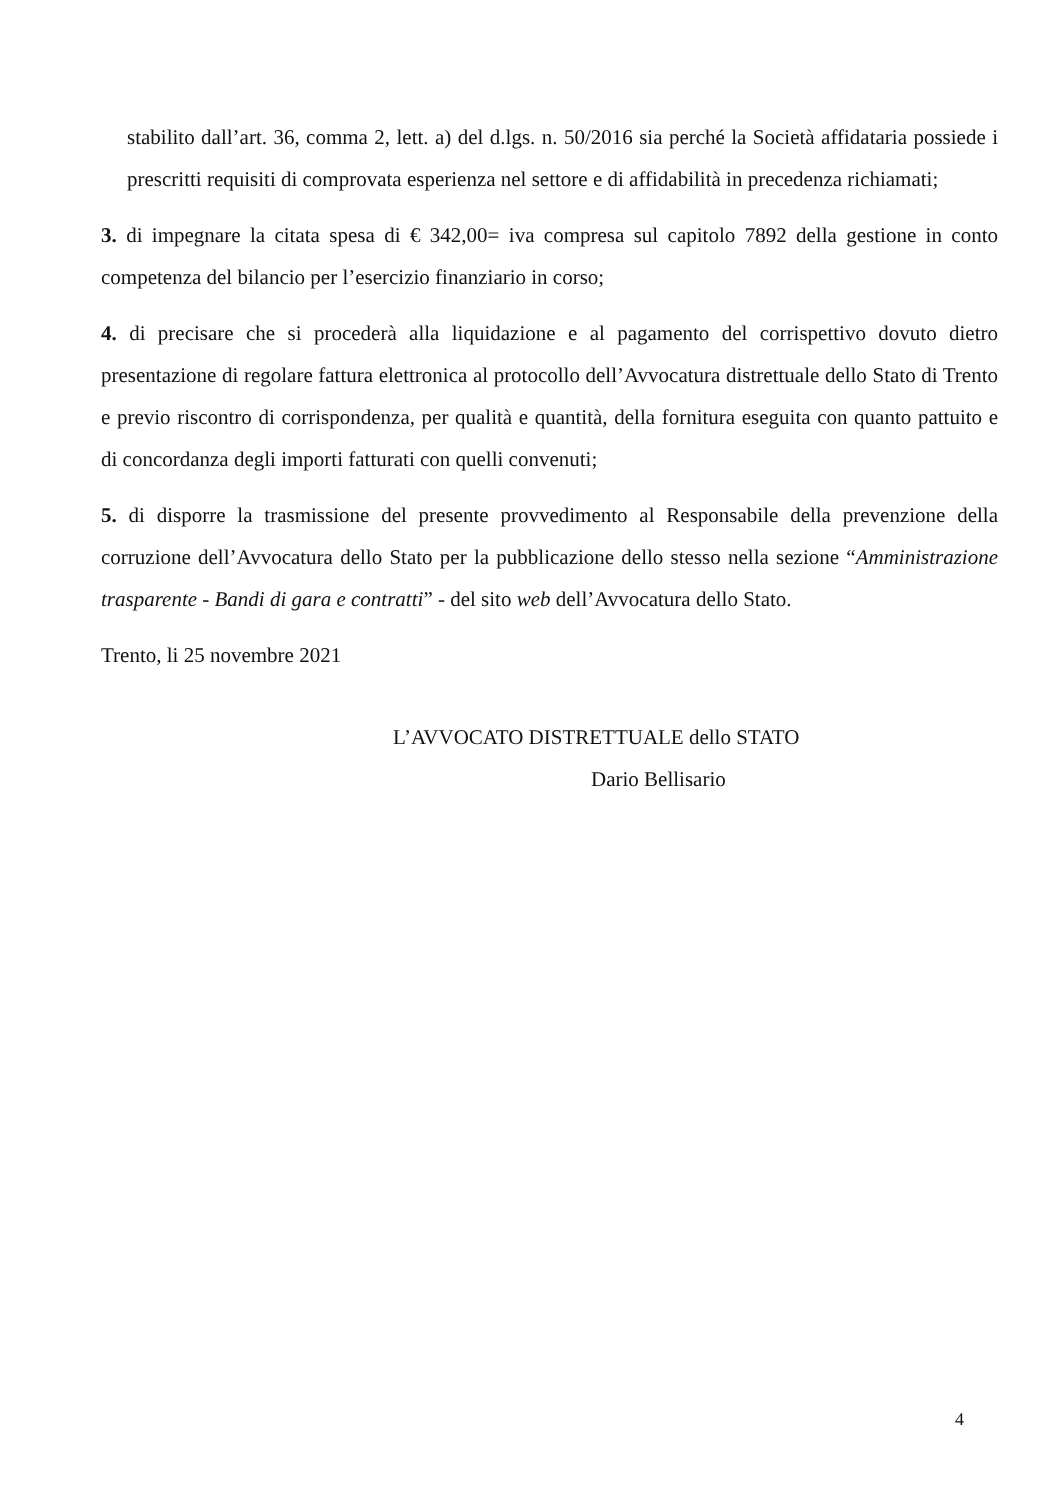stabilito dall’art. 36, comma 2, lett. a) del d.lgs. n. 50/2016 sia perché la Società affidataria possiede i prescritti requisiti di comprovata esperienza nel settore e di affidabilità in precedenza richiamati;
3. di impegnare la citata spesa di € 342,00= iva compresa sul capitolo 7892 della gestione in conto competenza del bilancio per l’esercizio finanziario in corso;
4. di precisare che si procederà alla liquidazione e al pagamento del corrispettivo dovuto dietro presentazione di regolare fattura elettronica al protocollo dell’Avvocatura distrettuale dello Stato di Trento e previo riscontro di corrispondenza, per qualità e quantità, della fornitura eseguita con quanto pattuito e di concordanza degli importi fatturati con quelli convenuti;
5. di disporre la trasmissione del presente provvedimento al Responsabile della prevenzione della corruzione dell’Avvocatura dello Stato per la pubblicazione dello stesso nella sezione “Amministrazione trasparente - Bandi di gara e contratti” - del sito web dell’Avvocatura dello Stato.
Trento, li 25 novembre 2021
L’AVVOCATO DISTRETTUALE dello STATO
Dario Bellisario
4